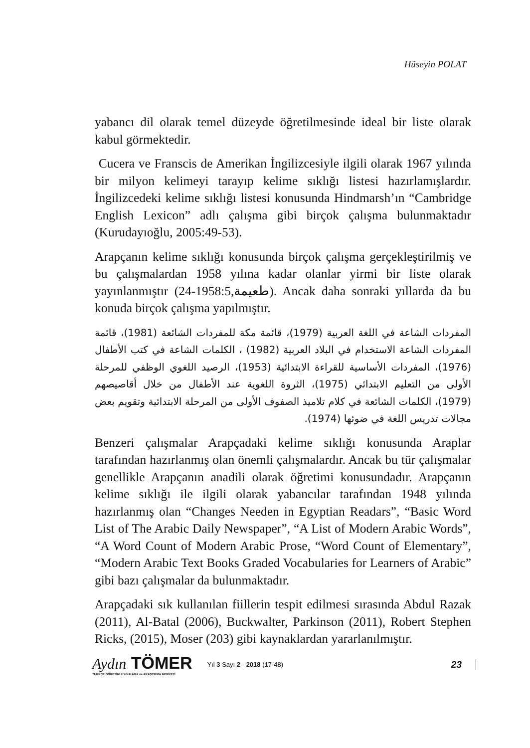Hüseyin POLAT
yabancı dil olarak temel düzeyde öğretilmesinde ideal bir liste olarak kabul görmektedir.
Cucera ve Franscis de Amerikan İngilizcesiyle ilgili olarak 1967 yılında bir milyon kelimeyi tarayıp kelime sıklığı listesi hazırlamışlardır. İngilizcedeki kelime sıklığı listesi konusunda Hindmarsh’ın “Cambridge English Lexicon” adlı çalışma gibi birçok çalışma bulunmaktadır (Kurudayıoğlu, 2005:49-53).
Arapçanın kelime sıklığı konusunda birçok çalışma gerçekleştirilmiş ve bu çalışmalardan 1958 yılına kadar olanlar yirmi bir liste olarak yayınlanmıştır (طعيمة,1958:5-24). Ancak daha sonraki yıllarda da bu konuda birçok çalışma yapılmıştır.
المفردات الشاعة في اللغة العربية (1979)، قائمة مكة للمفردات الشائعة (1981)، قائمة المفردات الشاعة الاستخدام في البلاد العربية (1982) ، الكلمات الشاعة في كتب الأطفال (1976)، المفردات الأساسية للقراءة الابتدائية (1953)، الرصيد اللغوي الوظفي للمرحلة الأولى من التعليم الابتدائي (1975)، الثروة اللغوية عند الأطفال من خلال أقاصيصهم (1979)، الكلمات الشائعة في كلام تلاميذ الصفوف الأولى من المرحلة الابتدائية وتقويم بعض مجالات تدريس اللغة في ضوئها (1974).
Benzeri çalışmalar Arapçadaki kelime sıklığı konusunda Araplar tarafından hazırlanmış olan önemli çalışmalardır. Ancak bu tür çalışmalar genellikle Arapçanın anadili olarak öğretimi konusundadır. Arapçanın kelime sıklığı ile ilgili olarak yabancılar tarafından 1948 yılında hazırlanmış olan “Changes Needen in Egyptian Readars”, “Basic Word List of The Arabic Daily Newspaper”, “A List of Modern Arabic Words”, “A Word Count of Modern Arabic Prose, “Word Count of Elementary”, “Modern Arabic Text Books Graded Vocabularies for Learners of Arabic” gibi bazı çalışmalar da bulunmaktadır.
Arapçadaki sık kullanılan fiillerin tespit edilmesi sırasında Abdul Razak (2011), Al-Batal (2006), Buckwalter, Parkinson (2011), Robert Stephen Ricks, (2015), Moser (203) gibi kaynaklardan yararlanılmıştır.
Aydın TÖMER
TÜRKÇE ÖĞRETİMİ UYGULAMA ve ARAŞTIRMA MERKEZİ
Yıl 3 Sayı 2 - 2018 (17-48)
23